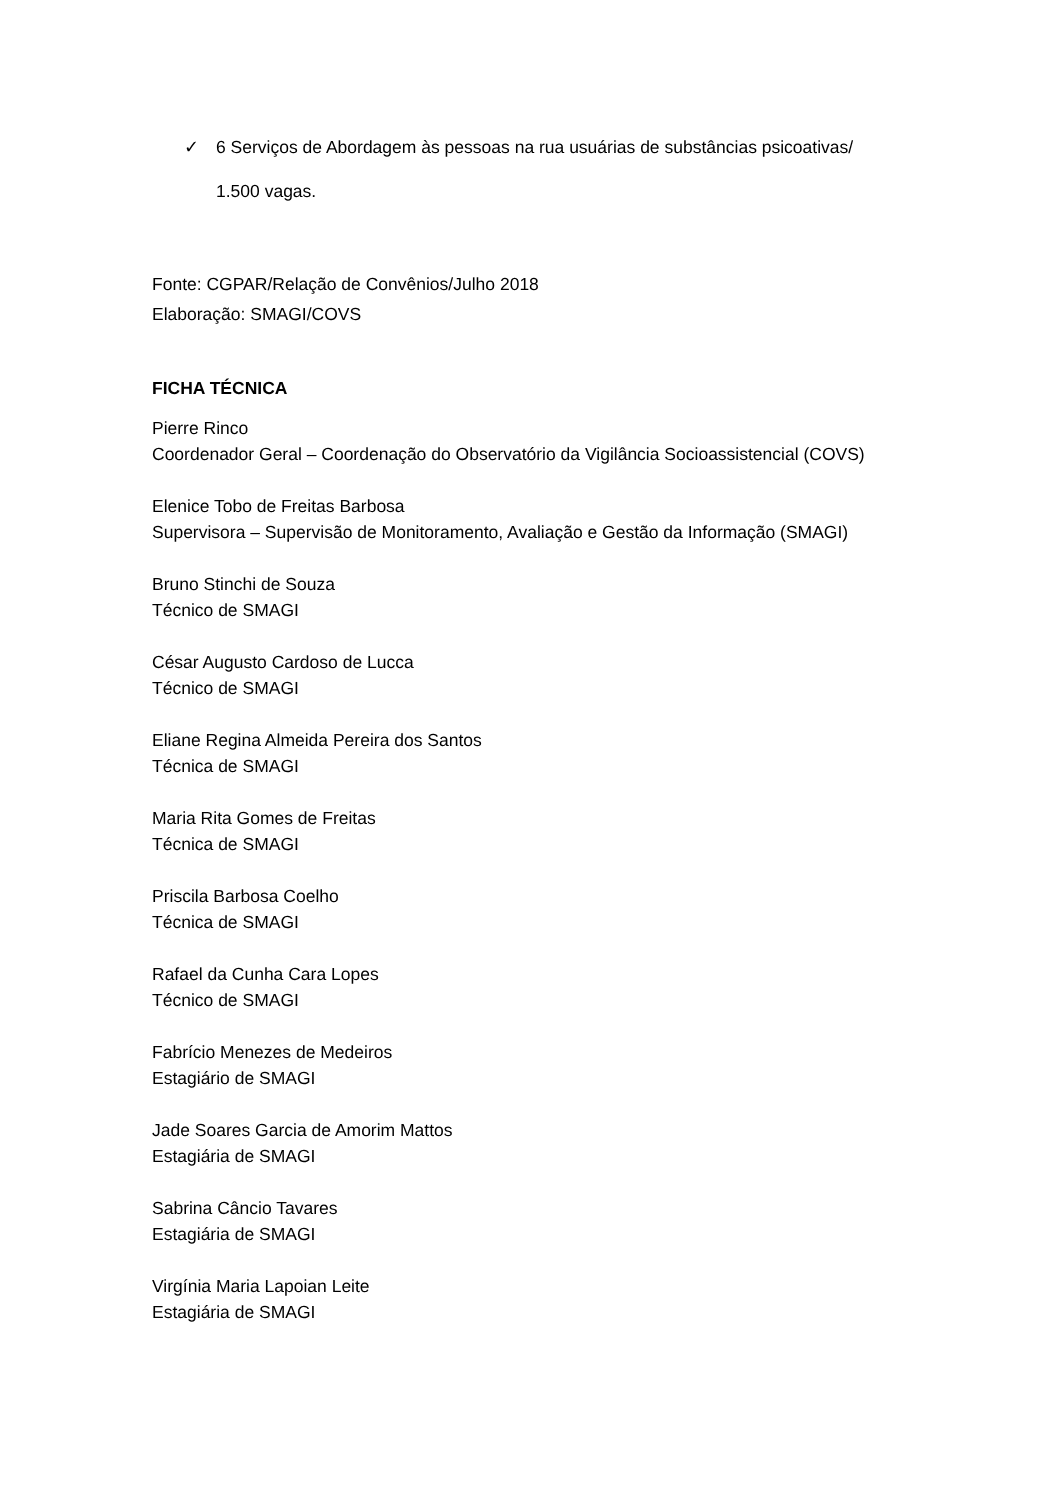✓ 6 Serviços de Abordagem às pessoas na rua usuárias de substâncias psicoativas/
1.500 vagas.
Fonte: CGPAR/Relação de Convênios/Julho 2018
Elaboração: SMAGI/COVS
FICHA TÉCNICA
Pierre Rinco
Coordenador Geral – Coordenação do Observatório da Vigilância Socioassistencial (COVS)
Elenice Tobo de Freitas Barbosa
Supervisora – Supervisão de Monitoramento, Avaliação e Gestão da Informação (SMAGI)
Bruno Stinchi de Souza
Técnico de SMAGI
César Augusto Cardoso de Lucca
Técnico de SMAGI
Eliane Regina Almeida Pereira dos Santos
Técnica de SMAGI
Maria Rita Gomes de Freitas
Técnica de SMAGI
Priscila Barbosa Coelho
Técnica de SMAGI
Rafael da Cunha Cara Lopes
Técnico de SMAGI
Fabrício Menezes de Medeiros
Estagiário de SMAGI
Jade Soares Garcia de Amorim Mattos
Estagiária de SMAGI
Sabrina Câncio Tavares
Estagiária de SMAGI
Virgínia Maria Lapoian Leite
Estagiária de SMAGI